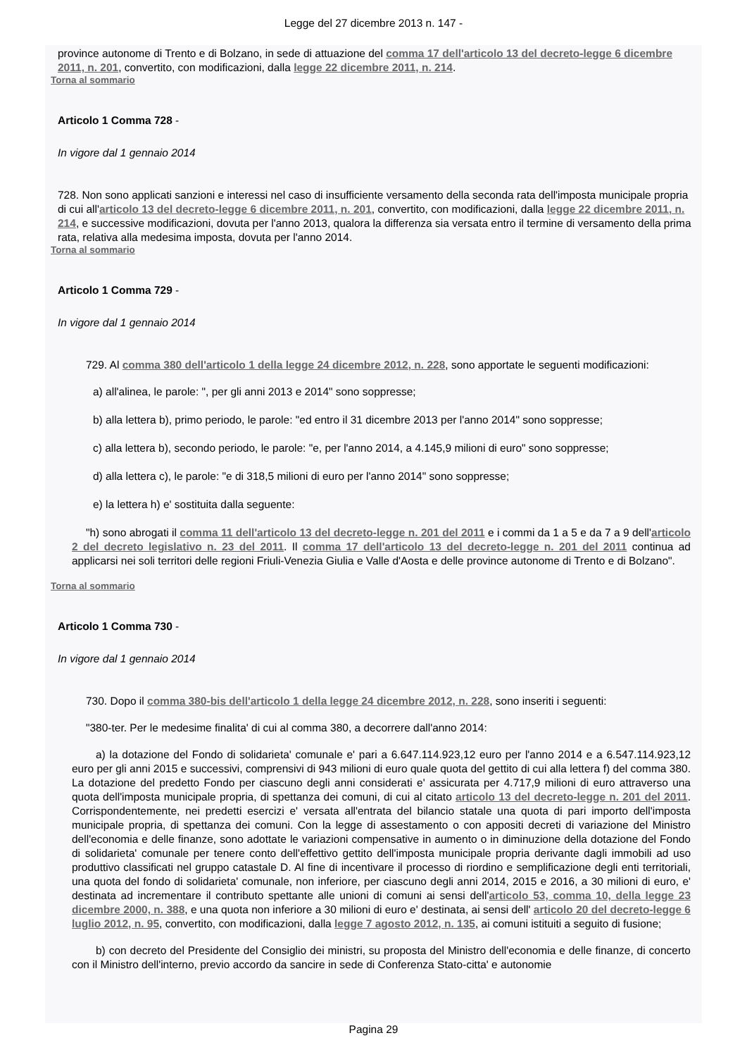Legge del 27 dicembre 2013 n. 147 -
province autonome di Trento e di Bolzano, in sede di attuazione del comma 17 dell'articolo 13 del decreto-legge 6 dicembre 2011, n. 201, convertito, con modificazioni, dalla legge 22 dicembre 2011, n. 214.
Torna al sommario
Articolo 1 Comma 728 -
In vigore dal 1 gennaio 2014
728. Non sono applicati sanzioni e interessi nel caso di insufficiente versamento della seconda rata dell'imposta municipale propria di cui all'articolo 13 del decreto-legge 6 dicembre 2011, n. 201, convertito, con modificazioni, dalla legge 22 dicembre 2011, n. 214, e successive modificazioni, dovuta per l'anno 2013, qualora la differenza sia versata entro il termine di versamento della prima rata, relativa alla medesima imposta, dovuta per l'anno 2014.
Torna al sommario
Articolo 1 Comma 729 -
In vigore dal 1 gennaio 2014
729. Al comma 380 dell'articolo 1 della legge 24 dicembre 2012, n. 228, sono apportate le seguenti modificazioni:
a) all'alinea, le parole: ", per gli anni 2013 e 2014" sono soppresse;
b) alla lettera b), primo periodo, le parole: "ed entro il 31 dicembre 2013 per l'anno 2014" sono soppresse;
c) alla lettera b), secondo periodo, le parole: "e, per l'anno 2014, a 4.145,9 milioni di euro" sono soppresse;
d) alla lettera c), le parole: "e di 318,5 milioni di euro per l'anno 2014" sono soppresse;
e) la lettera h) e' sostituita dalla seguente:
"h) sono abrogati il comma 11 dell'articolo 13 del decreto-legge n. 201 del 2011 e i commi da 1 a 5 e da 7 a 9 dell'articolo 2 del decreto legislativo n. 23 del 2011. Il comma 17 dell'articolo 13 del decreto-legge n. 201 del 2011 continua ad applicarsi nei soli territori delle regioni Friuli-Venezia Giulia e Valle d'Aosta e delle province autonome di Trento e di Bolzano".
Torna al sommario
Articolo 1 Comma 730 -
In vigore dal 1 gennaio 2014
730. Dopo il comma 380-bis dell'articolo 1 della legge 24 dicembre 2012, n. 228, sono inseriti i seguenti:
"380-ter. Per le medesime finalita' di cui al comma 380, a decorrere dall'anno 2014:
a) la dotazione del Fondo di solidarieta' comunale e' pari a 6.647.114.923,12 euro per l'anno 2014 e a 6.547.114.923,12 euro per gli anni 2015 e successivi, comprensivi di 943 milioni di euro quale quota del gettito di cui alla lettera f) del comma 380. La dotazione del predetto Fondo per ciascuno degli anni considerati e' assicurata per 4.717,9 milioni di euro attraverso una quota dell'imposta municipale propria, di spettanza dei comuni, di cui al citato articolo 13 del decreto-legge n. 201 del 2011. Corrispondentemente, nei predetti esercizi e' versata all'entrata del bilancio statale una quota di pari importo dell'imposta municipale propria, di spettanza dei comuni. Con la legge di assestamento o con appositi decreti di variazione del Ministro dell'economia e delle finanze, sono adottate le variazioni compensative in aumento o in diminuzione della dotazione del Fondo di solidarieta' comunale per tenere conto dell'effettivo gettito dell'imposta municipale propria derivante dagli immobili ad uso produttivo classificati nel gruppo catastale D. Al fine di incentivare il processo di riordino e semplificazione degli enti territoriali, una quota del fondo di solidarieta' comunale, non inferiore, per ciascuno degli anni 2014, 2015 e 2016, a 30 milioni di euro, e' destinata ad incrementare il contributo spettante alle unioni di comuni ai sensi dell'articolo 53, comma 10, della legge 23 dicembre 2000, n. 388, e una quota non inferiore a 30 milioni di euro e' destinata, ai sensi dell' articolo 20 del decreto-legge 6 luglio 2012, n. 95, convertito, con modificazioni, dalla legge 7 agosto 2012, n. 135, ai comuni istituiti a seguito di fusione;
b) con decreto del Presidente del Consiglio dei ministri, su proposta del Ministro dell'economia e delle finanze, di concerto con il Ministro dell'interno, previo accordo da sancire in sede di Conferenza Stato-citta' e autonomie
Pagina 29